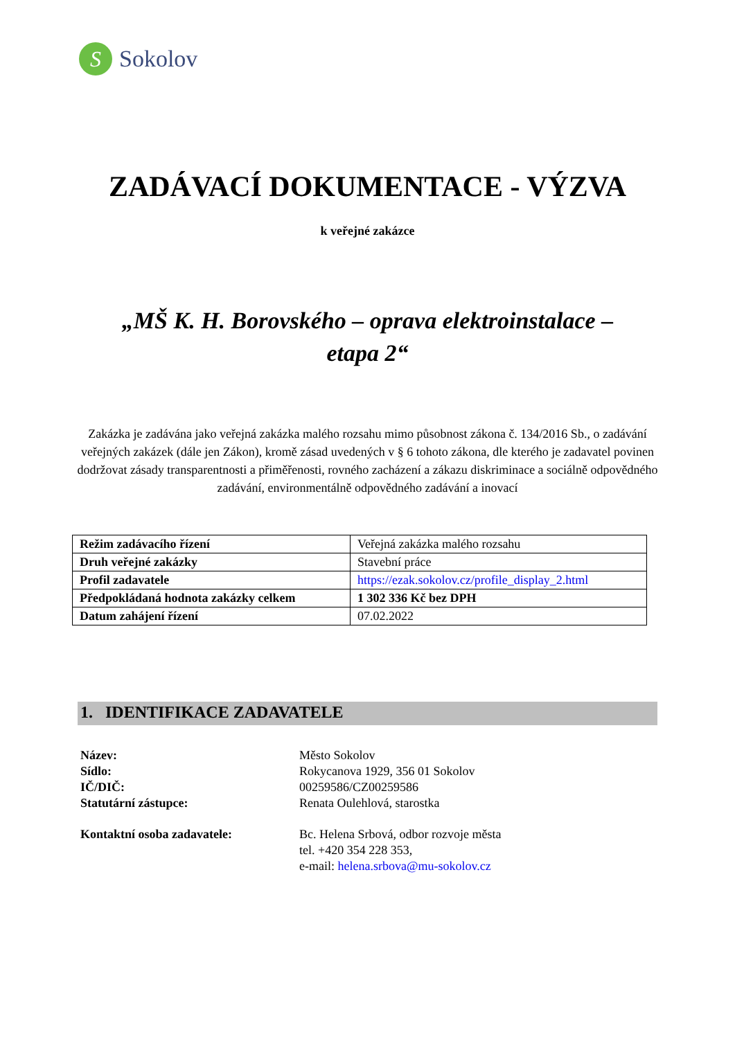S
Sokolov
ZADÁVACÍ DOKUMENTACE - VÝZVA
k veřejné zakázce
„MŠ K. H. Borovského – oprava elektroinstalace –
etapa 2“
Zakázka je zadávána jako veřejná zakázka malého rozsahu mimo působnost zákona č. 134/2016 Sb., o zadávání veřejných zakázek (dále jen Zákon), kromě zásad uvedených v § 6 tohoto zákona, dle kterého je zadavatel povinen dodržovat zásady transparentnosti a přiměřenosti, rovného zacházení a zákazu diskriminace a sociálně odpovědného zadávání, environmentálně odpovědného zadávání a inovací
| Režim zadávacího řízení | Veřejná zakázka malého rozsahu |
| Druh veřejné zakázky | Stavební práce |
| Profil zadavatele | https://ezak.sokolov.cz/profile_display_2.html |
| Předpokládaná hodnota zakázky celkem | 1 302 336 Kč bez DPH |
| Datum zahájení řízení | 07.02.2022 |
1. IDENTIFIKACE ZADAVATELE
Název:
Město Sokolov
Sídlo:
Rokycanova 1929, 356 01 Sokolov
IČ/DIČ:
00259586/CZ00259586
Statutární zástupce:
Renata Oulehlová, starostka
Kontaktní osoba zadavatele:
Bc. Helena Srbová, odbor rozvoje města
tel. +420 354 228 353,
e-mail: helena.srbova@mu-sokolov.cz